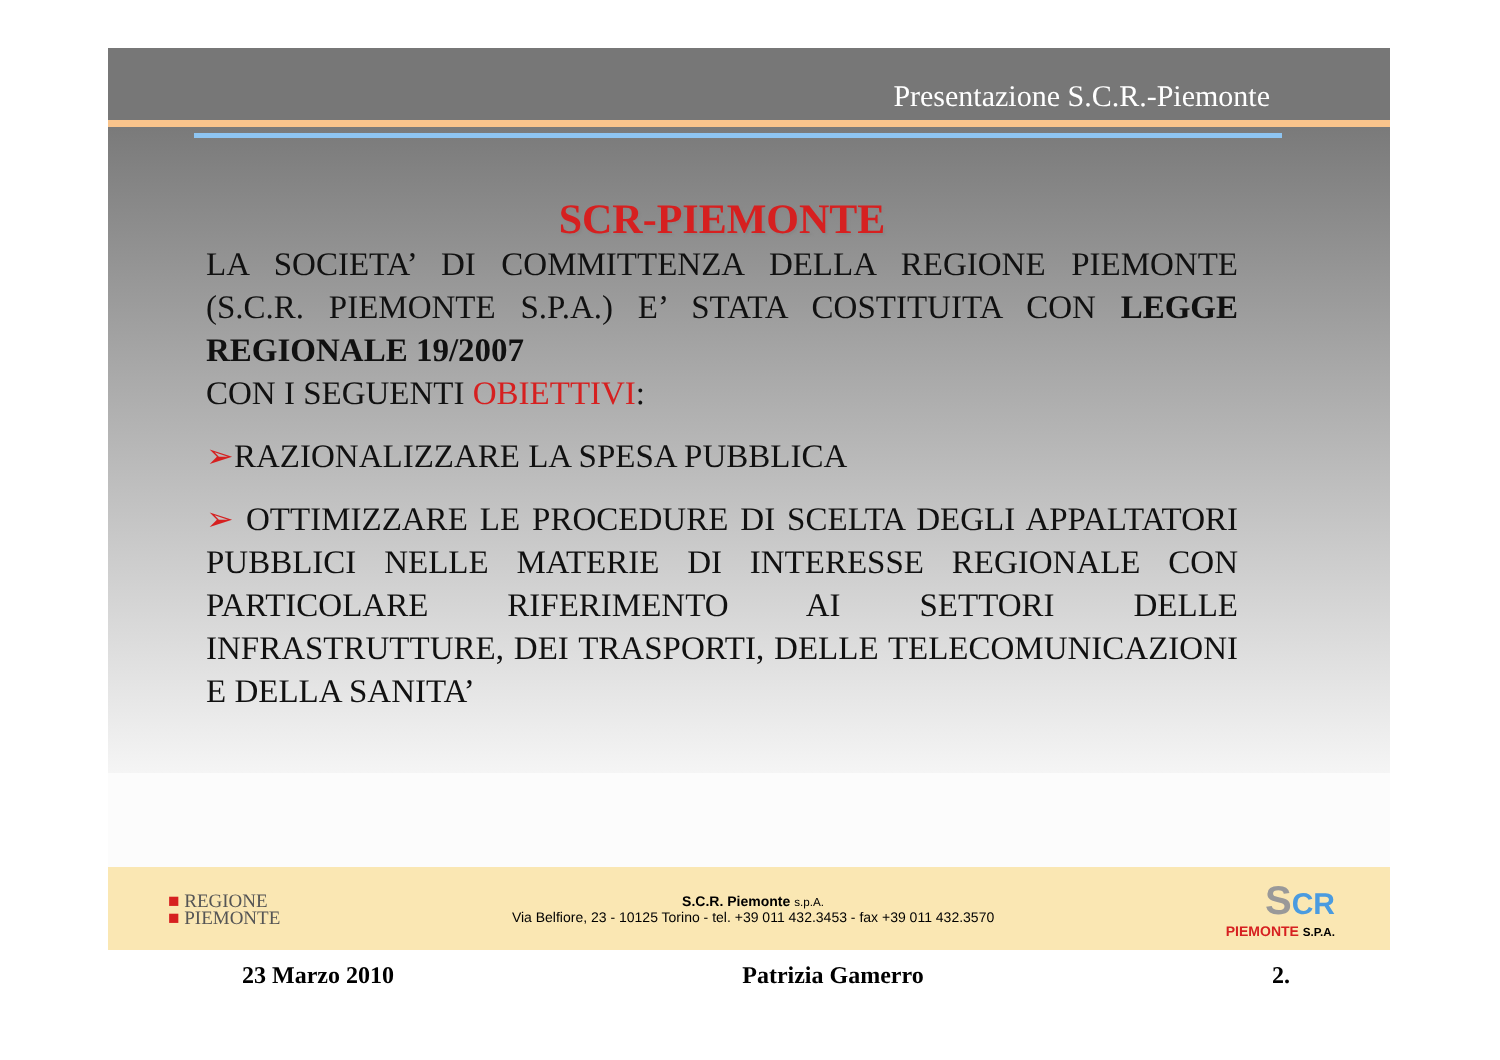Presentazione S.C.R.-Piemonte
SCR-PIEMONTE
LA SOCIETA’ DI COMMITTENZA DELLA REGIONE PIEMONTE (S.C.R. PIEMONTE S.P.A.) E’ STATA COSTITUITA CON LEGGE REGIONALE 19/2007
CON I SEGUENTI OBIETTIVI:
➢RAZIONALIZZARE LA SPESA PUBBLICA
➢ OTTIMIZZARE LE PROCEDURE DI SCELTA DEGLI APPALTATORI PUBBLICI NELLE MATERIE DI INTERESSE REGIONALE CON PARTICOLARE RIFERIMENTO AI SETTORI DELLE INFRASTRUTTURE, DEI TRASPORTI, DELLE TELECOMUNICAZIONI E DELLA SANITA’
■ REGIONE
■ PIEMONTE
S.C.R. Piemonte s.p.A.
Via Belfiore, 23 - 10125 Torino - tel. +39 011 432.3453 - fax +39 011 432.3570
SCR
PIEMONTE S.P.A.
23 Marzo 2010 Patrizia Gamerro 2.